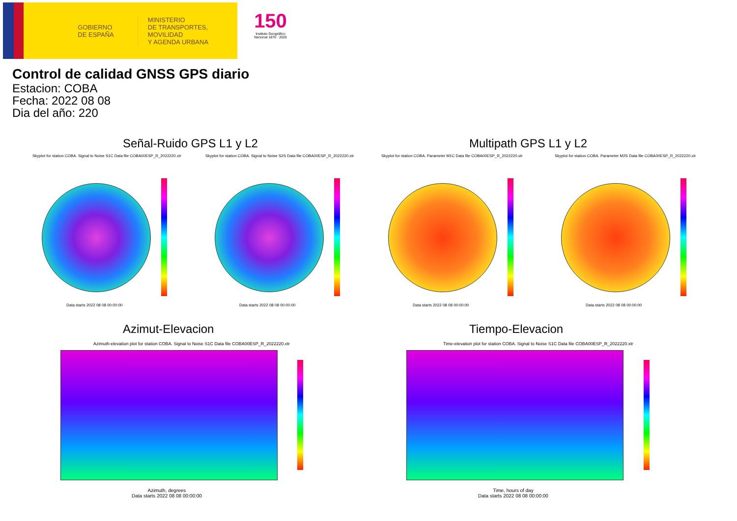GOBIERNO
DE ESPAÑA
MINISTERIO
DE TRANSPORTES, MOVILIDAD
Y AGENDA URBANA
150
Instituto Geográfico Nacional 1870 · 2020
Control de calidad GNSS GPS diario
Estacion: COBA
Fecha: 2022 08 08
Dia del año: 220
Señal-Ruido GPS L1 y L2 Multipath GPS L1 y L2
Skyplot for station COBA. Signal to Noise S1C Data file COBA00ESP_R_2022220.xtr Skyplot for station COBA. Signal to Noise S2S Data file COBA00ESP_R_2022220.xtr Skyplot for station COBA. Parameter M1C Data file COBA00ESP_R_2022220.xtr Skyplot for station COBA. Parameter M2S Data file COBA00ESP_R_2022220.xtr
Data starts 2022 08 08 00:00:00 Data starts 2022 08 08 00:00:00 Data starts 2022 08 08 00:00:00 Data starts 2022 08 08 00:00:00
Azimut-Elevacion Tiempo-Elevacion
Azimuth-elevation plot for station COBA. Signal to Noise S1C Data file COBA00ESP_R_2022220.xtr Time-elevation plot for station COBA. Signal to Noise S1C Data file COBA00ESP_R_2022220.xtr
Azimuth, degrees
Data starts 2022 08 08 00:00:00
Time, hours of day
Data starts 2022 08 08 00:00:00